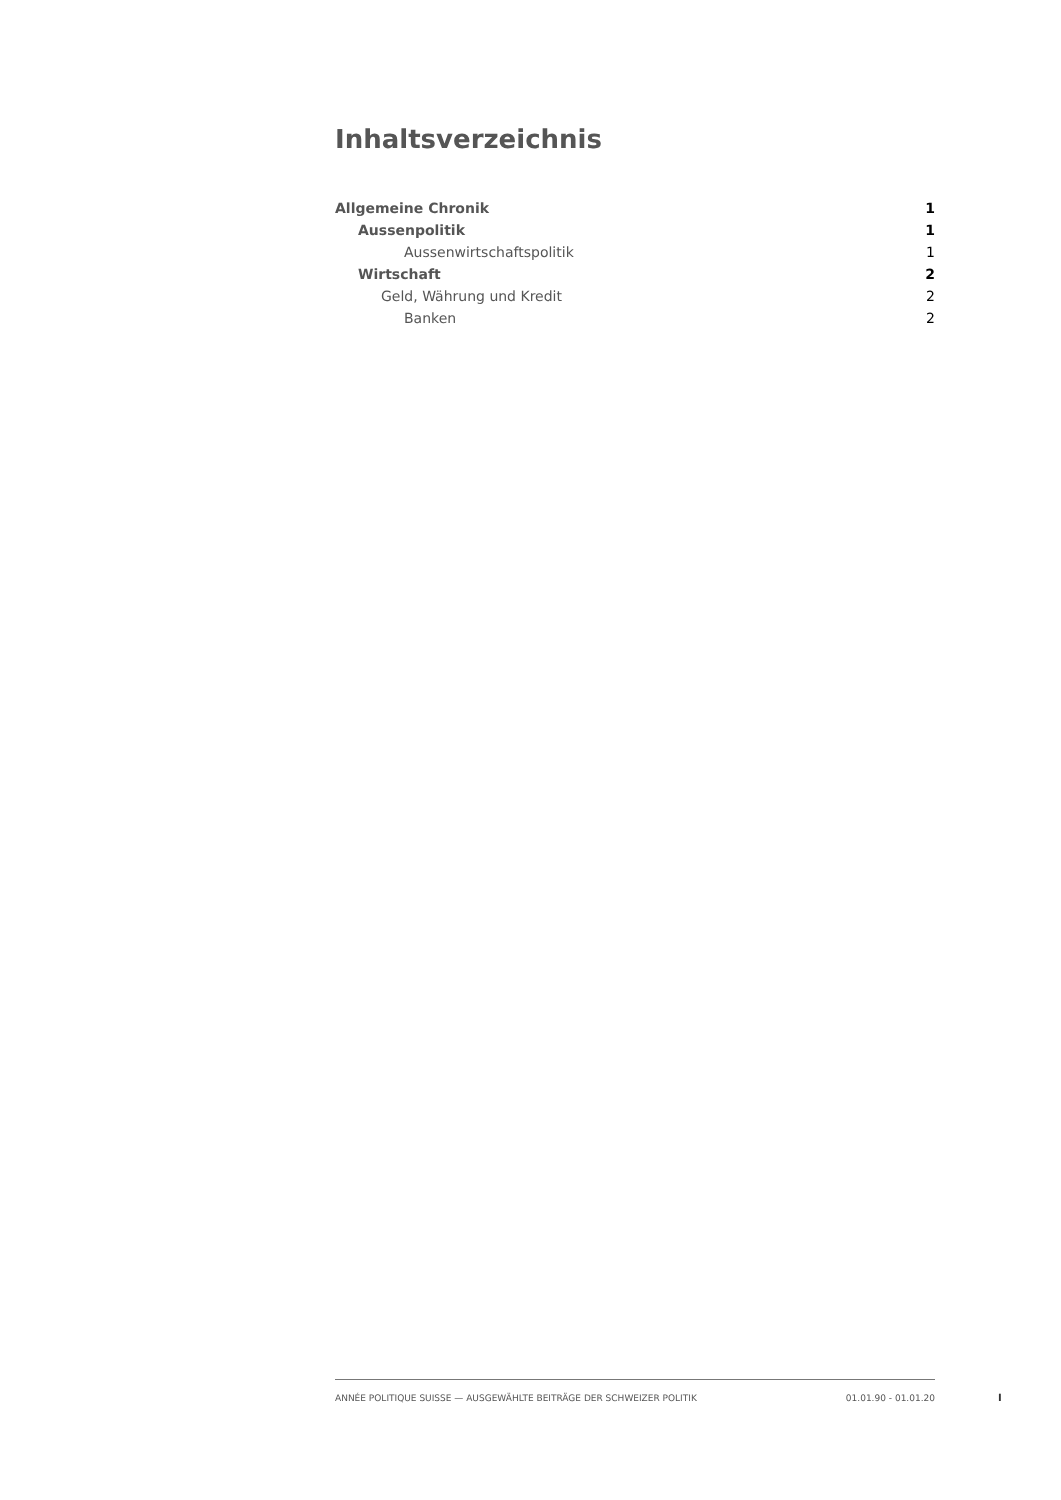Inhaltsverzeichnis
Allgemeine Chronik 1
Aussenpolitik 1
Aussenwirtschaftspolitik 1
Wirtschaft 2
Geld, Währung und Kredit 2
Banken 2
ANNÉE POLITIQUE SUISSE — AUSGEWÄHLTE BEITRÄGE DER SCHWEIZER POLITIK 01.01.90 - 01.01.20
I